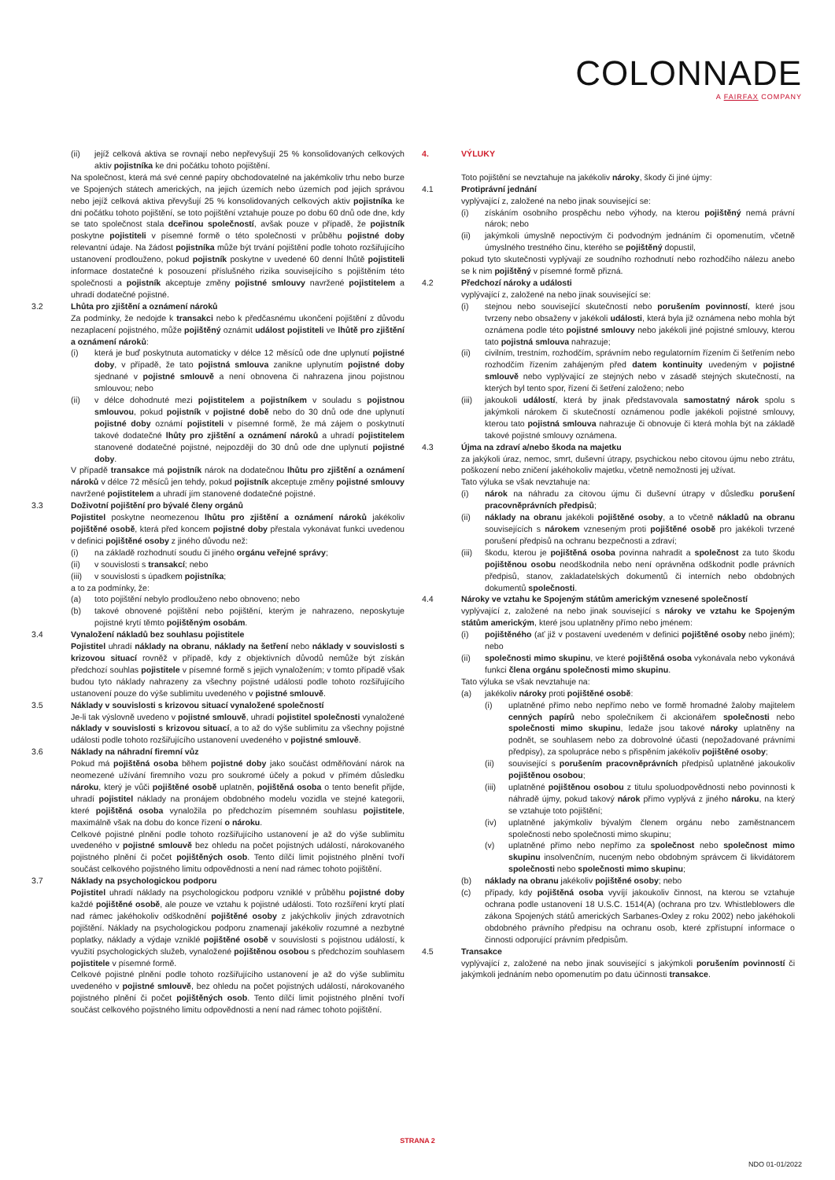COLONNADE
A FAIRFAX COMPANY
(ii) jejíž celková aktiva se rovnají nebo nepřevyšují 25 % konsolidovaných celkových aktiv pojistníka ke dni počátku tohoto pojištění.
Na společnost, která má své cenné papíry obchodovatelné na jakémkoliv trhu nebo burze ve Spojených státech amerických, na jejich územích nebo územích pod jejich správou nebo jejíž celková aktiva převyšují 25 % konsolidovaných celkových aktiv pojistníka ke dni počátku tohoto pojištění, se toto pojištění vztahuje pouze po dobu 60 dnů ode dne, kdy se tato společnost stala dceřinou společností, avšak pouze v případě, že pojistník poskytne pojistiteli v písemné formě o této společnosti v průběhu pojistné doby relevantní údaje. Na žádost pojistníka může být trvání pojištění podle tohoto rozšiřujícího ustanovení prodlouženo, pokud pojistník poskytne v uvedené 60 denní lhůtě pojistiteli informace dostatečné k posouzení příslušného rizika souvisejícího s pojištěním této společnosti a pojistník akceptuje změny pojistné smlouvy navržené pojistitelem a uhradí dodatečné pojistné.
3.2 Lhůta pro zjištění a oznámení nároků
Za podmínky, že nedojde k transakci nebo k předčasnému ukončení pojištění z důvodu nezaplacení pojistného, může pojištěný oznámit událost pojistiteli ve lhůtě pro zjištění a oznámení nároků:
(i) která je buď poskytnuta automaticky v délce 12 měsíců ode dne uplynutí pojistné doby, v případě, že tato pojistná smlouva zanikne uplynutím pojistné doby sjednané v pojistné smlouvě a není obnovena či nahrazena jinou pojistnou smlouvou; nebo
(ii) v délce dohodnuté mezi pojistitelem a pojistníkem v souladu s pojistnou smlouvou, pokud pojistník v pojistné době nebo do 30 dnů ode dne uplynutí pojistné doby oznámí pojistiteli v písemné formě, že má zájem o poskytnutí takové dodatečné lhůty pro zjištění a oznámení nároků a uhradí pojistitelem stanovené dodatečné pojistné, nejpozději do 30 dnů ode dne uplynutí pojistné doby.
V případě transakce má pojistník nárok na dodatečnou lhůtu pro zjištění a oznámení nároků v délce 72 měsíců jen tehdy, pokud pojistník akceptuje změny pojistné smlouvy navržené pojistitelem a uhradí jím stanovené dodatečné pojistné.
3.3 Doživotní pojištění pro bývalé členy orgánů
Pojistitel poskytne neomezenou lhůtu pro zjištění a oznámení nároků jakékoliv pojištěné osobě, která před koncem pojistné doby přestala vykonávat funkci uvedenou v definici pojištěné osoby z jiného důvodu než:
(i) na základě rozhodnutí soudu či jiného orgánu veřejné správy;
(ii) v souvislosti s transakcí; nebo
(iii)
v souvislosti s úpadkem pojistníka;
a to za podmínky, že:
(a) toto pojištění nebylo prodlouženo nebo obnoveno; nebo
(b) takové obnovené pojištění nebo pojištění, kterým je nahrazeno, neposkytuje pojistné krytí těmto pojištěným osobám.
3.4 Vynaložení nákladů bez souhlasu pojistitele
Pojistitel uhradí náklady na obranu, náklady na šetření nebo náklady v souvislosti s krizovou situací rovněž v případě, kdy z objektivních důvodů nemůže být získán předchozí souhlas pojistitele v písemné formě s jejich vynaložením; v tomto případě však budou tyto náklady nahrazeny za všechny pojistné události podle tohoto rozšiřujícího ustanovení pouze do výše sublimitu uvedeného v pojistné smlouvě.
3.5 Náklady v souvislosti s krizovou situací vynaložené společností
Je-li tak výslovně uvedeno v pojistné smlouvě, uhradí pojistitel společnosti vynaložené náklady v souvislosti s krizovou situací, a to až do výše sublimitu za všechny pojistné události podle tohoto rozšiřujícího ustanovení uvedeného v pojistné smlouvě.
3.6 Náklady na náhradní firemní vůz
Pokud má pojištěná osoba během pojistné doby jako součást odměňování nárok na neomezené užívání firemního vozu pro soukromé účely a pokud v přímém důsledku nároku, který je vůči pojištěné osobě uplatněn, pojištěná osoba o tento benefit přijde, uhradí pojistitel náklady na pronájem obdobného modelu vozidla ve stejné kategorii, které pojištěná osoba vynaložila po předchozím písemném souhlasu pojistitele, maximálně však na dobu do konce řízení o nároku.
Celkové pojistné plnění podle tohoto rozšiřujícího ustanovení je až do výše sublimitu uvedeného v pojistné smlouvě bez ohledu na počet pojistných událostí, nárokovaného pojistného plnění či počet pojištěných osob. Tento dílčí limit pojistného plnění tvoří součást celkového pojistného limitu odpovědnosti a není nad rámec tohoto pojištění.
3.7 Náklady na psychologickou podporu
Pojistitel uhradí náklady na psychologickou podporu vzniklé v průběhu pojistné doby každé pojištěné osobě, ale pouze ve vztahu k pojistné události. Toto rozšíření krytí platí nad rámec jakéhokoliv odškodnění pojištěné osoby z jakýchkoliv jiných zdravotních pojištění. Náklady na psychologickou podporu znamenají jakékoliv rozumné a nezbytné poplatky, náklady a výdaje vzniklé pojištěné osobě v souvislosti s pojistnou událostí, k využití psychologických služeb, vynaložené pojištěnou osobou s předchozím souhlasem pojistitele v písemné formě.
Celkové pojistné plnění podle tohoto rozšiřujícího ustanovení je až do výše sublimitu uvedeného v pojistné smlouvě, bez ohledu na počet pojistných událostí, nárokovaného pojistného plnění či počet pojištěných osob. Tento dílčí limit pojistného plnění tvoří součást celkového pojistného limitu odpovědnosti a není nad rámec tohoto pojištění.
4. VÝLUKY
Toto pojištění se nevztahuje na jakékoliv nároky, škody či jiné újmy:
4.1 Protiprávní jednání
vyplývající z, založené na nebo jinak související se:
(i) získáním osobního prospěchu nebo výhody, na kterou pojištěný nemá právní nárok; nebo
(ii) jakýmkoli úmyslně nepoctivým či podvodným jednáním či opomenutím, včetně úmyslného trestného činu, kterého se pojištěný dopustil,
pokud tyto skutečnosti vyplývají ze soudního rozhodnutí nebo rozhodčího nálezu anebo se k nim pojištěný v písemné formě přizná.
4.2 Předchozí nároky a události
vyplývající z, založené na nebo jinak související se:
(i) stejnou nebo související skutečností nebo porušením povinností, které jsou tvrzeny nebo obsaženy v jakékoli události, která byla již oznámena nebo mohla být oznámena podle této pojistné smlouvy nebo jakékoli jiné pojistné smlouvy, kterou tato pojistná smlouva nahrazuje;
(ii) civilním, trestním, rozhodčím, správním nebo regulatorním řízením či šetřením nebo rozhodčím řízením zahájeným před datem kontinuity uvedeným v pojistné smlouvě nebo vyplývající ze stejných nebo v zásadě stejných skutečností, na kterých byl tento spor, řízení či šetření založeno; nebo
(iii)
jakoukoli událostí, která by jinak představovala samostatný nárok spolu s jakýmkoli nárokem či skutečností oznámenou podle jakékoli pojistné smlouvy, kterou tato pojistná smlouva nahrazuje či obnovuje či která mohla být na základě takové pojistné smlouvy oznámena.
4.3 Újma na zdraví a/nebo škoda na majetku
za jakýkoli úraz, nemoc, smrt, duševní útrapy, psychickou nebo citovou újmu nebo ztrátu, poškození nebo zničení jakéhokoliv majetku, včetně nemožnosti jej užívat.
Tato výluka se však nevztahuje na:
(i) nárok na náhradu za citovou újmu či duševní útrapy v důsledku porušení pracovněprávních předpisů;
(ii) náklady na obranu jakékoli pojištěné osoby, a to včetně nákladů na obranu souvisejících s nárokem vzneseným proti pojištěné osobě pro jakékoli tvrzené porušení předpisů na ochranu bezpečnosti a zdraví;
(iii)
škodu, kterou je pojištěná osoba povinna nahradit a společnost za tuto škodu pojištěnou osobu neodškodnila nebo není oprávněna odškodnit podle právních předpisů, stanov, zakladatelských dokumentů či interních nebo obdobných dokumentů společnosti.
4.4 Nároky ve vztahu ke Spojeným státům americkým vznesené společností
vyplývající z, založené na nebo jinak související s nároky ve vztahu ke Spojeným státům americkým, které jsou uplatněny přímo nebo jménem:
(i) pojištěného (ať již v postavení uvedeném v definici pojištěné osoby nebo jiném); nebo
(ii) společnosti mimo skupinu, ve které pojištěná osoba vykonávala nebo vykonává funkci člena orgánu společnosti mimo skupinu.
Tato výluka se však nevztahuje na:
(a) jakékoliv nároky proti pojištěné osobě:
(i) uplatněné přímo nebo nepřímo nebo ve formě hromadné žaloby majitelem cenných papírů nebo společníkem či akcionářem společnosti nebo společnosti mimo skupinu, ledaže jsou takové nároky uplatněny na podnět, se souhlasem nebo za dobrovolné účasti (nepožadované právními předpisy), za spolupráce nebo s přispěním jakékoliv pojištěné osoby;
(ii) související s porušením pracovněprávních předpisů uplatněné jakoukoliv pojištěnou osobou;
(iii)
uplatněné pojištěnou osobou z titulu spoluodpovědnosti nebo povinnosti k náhradě újmy, pokud takový nárok přímo vyplývá z jiného nároku, na který se vztahuje toto pojištění;
(iv) uplatněné jakýmkoliv bývalým členem orgánu nebo zaměstnancem společnosti nebo společnosti mimo skupinu;
(v) uplatněné přímo nebo nepřímo za společnost nebo společnost mimo skupinu insolvenčním, nuceným nebo obdobným správcem či likvidátorem společnosti nebo společnosti mimo skupinu;
(b) náklady na obranu jakékoliv pojištěné osoby; nebo
(c) případy, kdy pojištěná osoba vyvíjí jakoukoliv činnost, na kterou se vztahuje ochrana podle ustanovení 18 U.S.C. 1514(A) (ochrana pro tzv. Whistleblowers dle zákona Spojených států amerických Sarbanes-Oxley z roku 2002) nebo jakéhokoli obdobného právního předpisu na ochranu osob, které zpřístupní informace o činnosti odporující právním předpisům.
4.5 Transakce
vyplývající z, založené na nebo jinak související s jakýmkoli porušením povinností či jakýmkoli jednáním nebo opomenutím po datu účinnosti transakce.
STRANA 2
NDO 01-01/2022